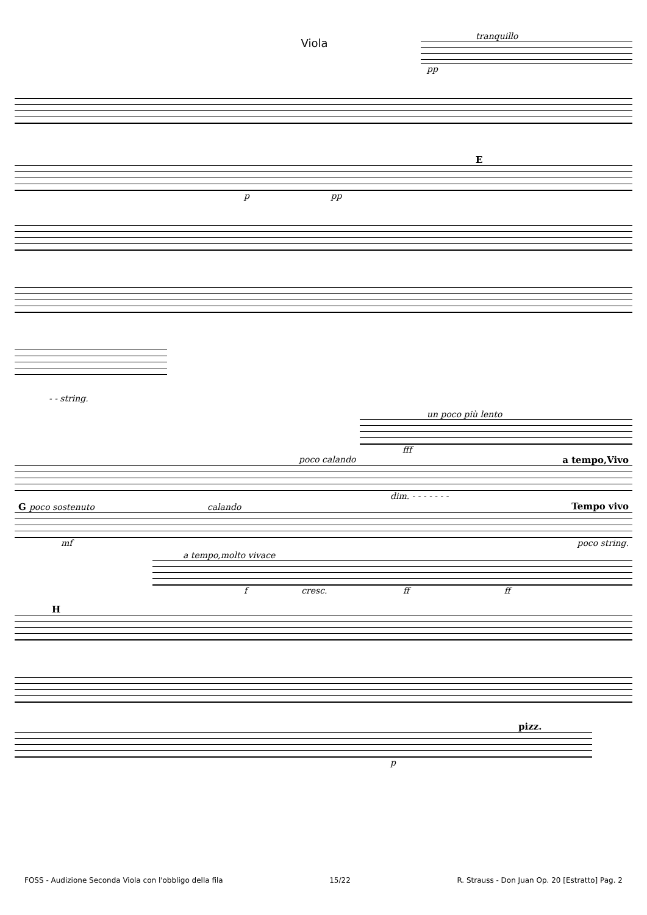Viola
tranquillo
pp
E
p pp
- - string.
un poco più lento
fff
poco calando a tempo,Vivo
dim. - - - - - - -
G poco sostenuto calando Tempo vivo
mf poco string.
a tempo,molto vivace
f cresc. ff ff
H
pizz.
p
FOSS - Audizione Seconda Viola con l'obbligo della fila 15/22 R. Strauss - Don Juan Op. 20 [Estratto] Pag. 2